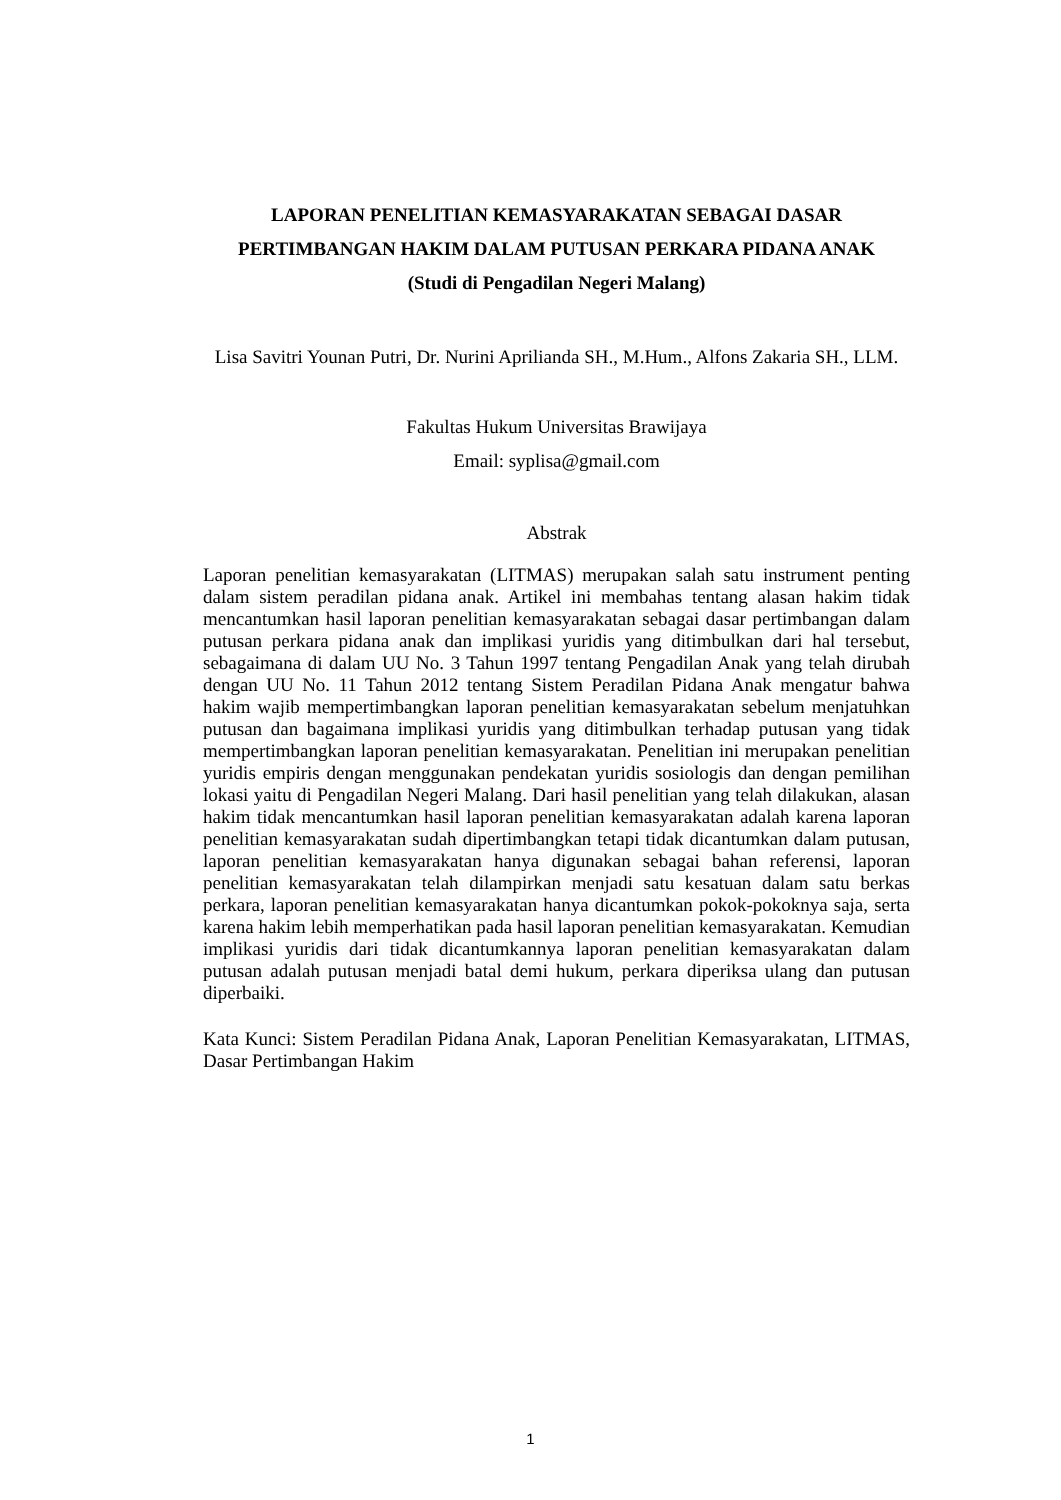LAPORAN PENELITIAN KEMASYARAKATAN SEBAGAI DASAR PERTIMBANGAN HAKIM DALAM PUTUSAN PERKARA PIDANA ANAK
(Studi di Pengadilan Negeri Malang)
Lisa Savitri Younan Putri, Dr. Nurini Aprilianda SH., M.Hum., Alfons Zakaria SH., LLM.
Fakultas Hukum Universitas Brawijaya
Email: syplisa@gmail.com
Abstrak
Laporan penelitian kemasyarakatan (LITMAS) merupakan salah satu instrument penting dalam sistem peradilan pidana anak. Artikel ini membahas tentang alasan hakim tidak mencantumkan hasil laporan penelitian kemasyarakatan sebagai dasar pertimbangan dalam putusan perkara pidana anak dan implikasi yuridis yang ditimbulkan dari hal tersebut, sebagaimana di dalam UU No. 3 Tahun 1997 tentang Pengadilan Anak yang telah dirubah dengan UU No. 11 Tahun 2012 tentang Sistem Peradilan Pidana Anak mengatur bahwa hakim wajib mempertimbangkan laporan penelitian kemasyarakatan sebelum menjatuhkan putusan dan bagaimana implikasi yuridis yang ditimbulkan terhadap putusan yang tidak mempertimbangkan laporan penelitian kemasyarakatan. Penelitian ini merupakan penelitian yuridis empiris dengan menggunakan pendekatan yuridis sosiologis dan dengan pemilihan lokasi yaitu di Pengadilan Negeri Malang. Dari hasil penelitian yang telah dilakukan, alasan hakim tidak mencantumkan hasil laporan penelitian kemasyarakatan adalah karena laporan penelitian kemasyarakatan sudah dipertimbangkan tetapi tidak dicantumkan dalam putusan, laporan penelitian kemasyarakatan hanya digunakan sebagai bahan referensi, laporan penelitian kemasyarakatan telah dilampirkan menjadi satu kesatuan dalam satu berkas perkara, laporan penelitian kemasyarakatan hanya dicantumkan pokok-pokoknya saja, serta karena hakim lebih memperhatikan pada hasil laporan penelitian kemasyarakatan. Kemudian implikasi yuridis dari tidak dicantumkannya laporan penelitian kemasyarakatan dalam putusan adalah putusan menjadi batal demi hukum, perkara diperiksa ulang dan putusan diperbaiki.
Kata Kunci: Sistem Peradilan Pidana Anak, Laporan Penelitian Kemasyarakatan, LITMAS, Dasar Pertimbangan Hakim
1